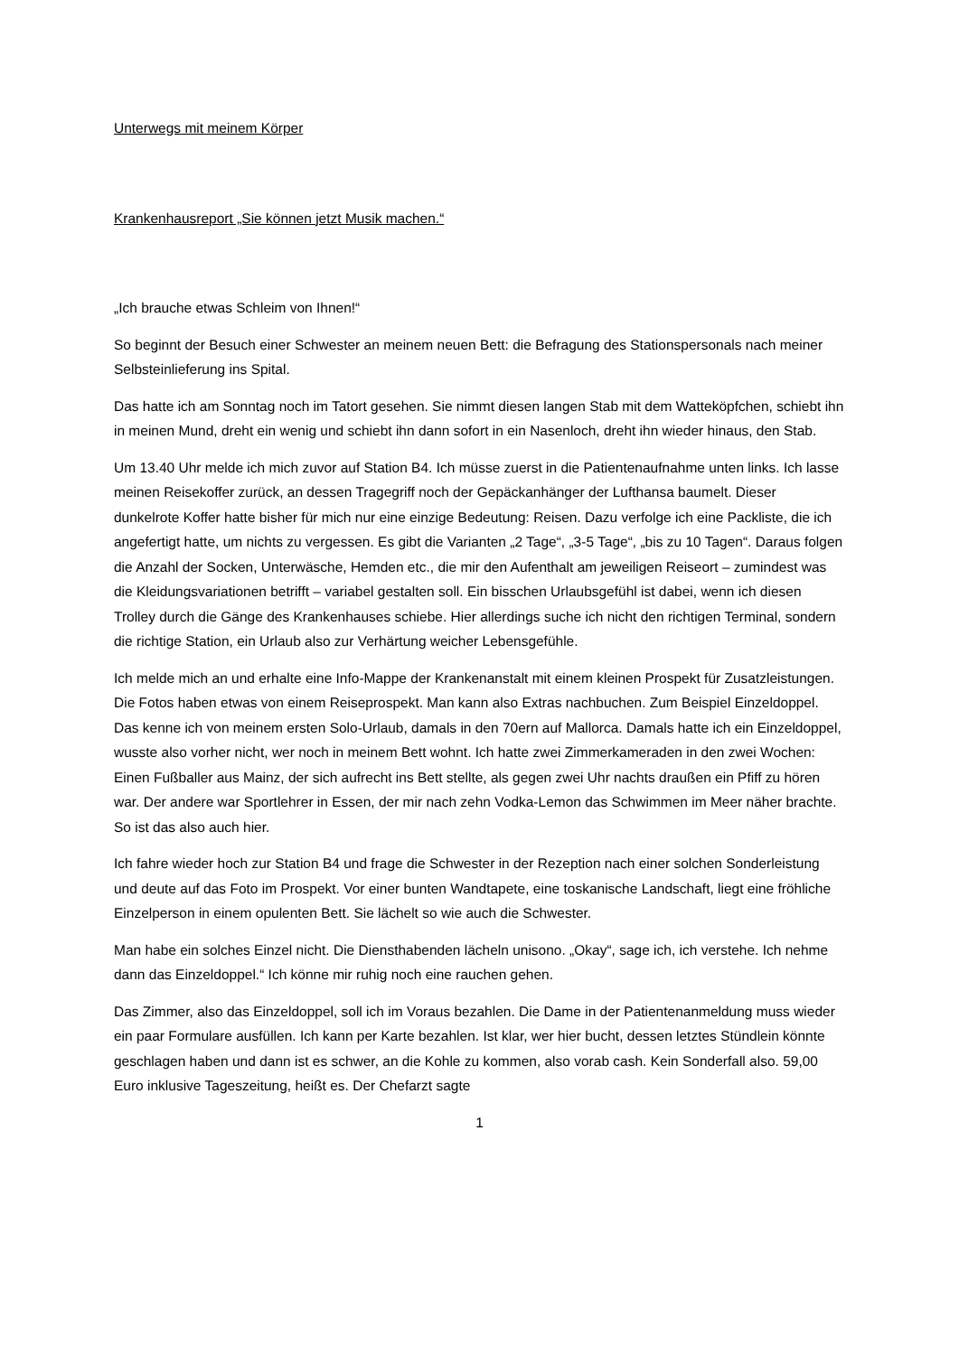Unterwegs mit meinem Körper
Krankenhausreport „Sie können jetzt Musik machen.“
„Ich brauche etwas Schleim von Ihnen!“
So beginnt der Besuch einer Schwester an meinem neuen Bett: die Befragung des Stationspersonals nach meiner Selbsteinlieferung ins Spital.
Das hatte ich am Sonntag noch im Tatort gesehen. Sie nimmt diesen langen Stab mit dem Watteköpfchen, schiebt ihn in meinen Mund, dreht ein wenig und schiebt ihn dann sofort in ein Nasenloch, dreht ihn wieder hinaus, den Stab.
Um 13.40 Uhr melde ich mich zuvor auf Station B4. Ich müsse zuerst in die Patientenaufnahme unten links. Ich lasse meinen Reisekoffer zurück, an dessen Tragegriff noch der Gepäckanhänger der Lufthansa baumelt. Dieser dunkelrote Koffer hatte bisher für mich nur eine einzige Bedeutung: Reisen. Dazu verfolge ich eine Packliste, die ich angefertigt hatte, um nichts zu vergessen. Es gibt die Varianten „2 Tage“, „3-5 Tage“, „bis zu 10 Tagen“. Daraus folgen die Anzahl der Socken, Unterwäsche, Hemden etc., die mir den Aufenthalt am jeweiligen Reiseort – zumindest was die Kleidungsvariationen betrifft – variabel gestalten soll. Ein bisschen Urlaubsgefühl ist dabei, wenn ich diesen Trolley durch die Gänge des Krankenhauses schiebe. Hier allerdings suche ich nicht den richtigen Terminal, sondern die richtige Station, ein Urlaub also zur Verhärtung weicher Lebensgefühle.
Ich melde mich an und erhalte eine Info-Mappe der Krankenanstalt mit einem kleinen Prospekt für Zusatzleistungen. Die Fotos haben etwas von einem Reiseprospekt. Man kann also Extras nachbuchen. Zum Beispiel Einzeldoppel. Das kenne ich von meinem ersten Solo-Urlaub, damals in den 70ern auf Mallorca. Damals hatte ich ein Einzeldoppel, wusste also vorher nicht, wer noch in meinem Bett wohnt. Ich hatte zwei Zimmerkameraden in den zwei Wochen: Einen Fußballer aus Mainz, der sich aufrecht ins Bett stellte, als gegen zwei Uhr nachts draußen ein Pfiff zu hören war. Der andere war Sportlehrer in Essen, der mir nach zehn Vodka-Lemon das Schwimmen im Meer näher brachte. So ist das also auch hier.
Ich fahre wieder hoch zur Station B4 und frage die Schwester in der Rezeption nach einer solchen Sonderleistung und deute auf das Foto im Prospekt. Vor einer bunten Wandtapete, eine toskanische Landschaft, liegt eine fröhliche Einzelperson in einem opulenten Bett. Sie lächelt so wie auch die Schwester.
Man habe ein solches Einzel nicht. Die Diensthabenden lächeln unisono. „Okay“, sage ich, ich verstehe. Ich nehme dann das Einzeldoppel.“ Ich könne mir ruhig noch eine rauchen gehen.
Das Zimmer, also das Einzeldoppel, soll ich im Voraus bezahlen. Die Dame in der Patientenanmeldung muss wieder ein paar Formulare ausfüllen. Ich kann per Karte bezahlen. Ist klar, wer hier bucht, dessen letztes Stündlein könnte geschlagen haben und dann ist es schwer, an die Kohle zu kommen, also vorab cash. Kein Sonderfall also. 59,00 Euro inklusive Tageszeitung, heißt es. Der Chefarzt sagte
1